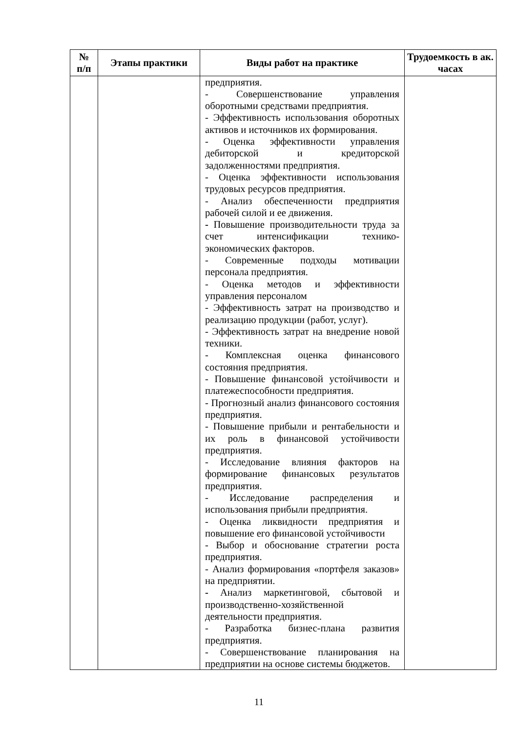| № п/п | Этапы практики | Виды работ на практике | Трудоемкость в ак. часах |
| --- | --- | --- | --- |
| | | предприятия. - Совершенствование управления оборотными средствами предприятия. - Эффективность использования оборотных активов и источников их формирования. - Оценка эффективности управления дебиторской и кредиторской задолженностями предприятия. - Оценка эффективности использования трудовых ресурсов предприятия. - Анализ обеспеченности предприятия рабочей силой и ее движения. - Повышение производительности труда за счет интенсификации технико-экономических факторов. - Современные подходы мотивации персонала предприятия. - Оценка методов и эффективности управления персоналом - Эффективность затрат на производство и реализацию продукции (работ, услуг). - Эффективность затрат на внедрение новой техники. - Комплексная оценка финансового состояния предприятия. - Повышение финансовой устойчивости и платежеспособности предприятия. - Прогнозный анализ финансового состояния предприятия. - Повышение прибыли и рентабельности и их роль в финансовой устойчивости предприятия. - Исследование влияния факторов на формирование финансовых результатов предприятия. - Исследование распределения и использования прибыли предприятия. - Оценка ликвидности предприятия и повышение его финансовой устойчивости - Выбор и обоснование стратегии роста предприятия. - Анализ формирования «портфеля заказов» на предприятии. - Анализ маркетинговой, сбытовой и производственно-хозяйственной деятельности предприятия. - Разработка бизнес-плана развития предприятия. - Совершенствование планирования на предприятии на основе системы бюджетов. | |
11